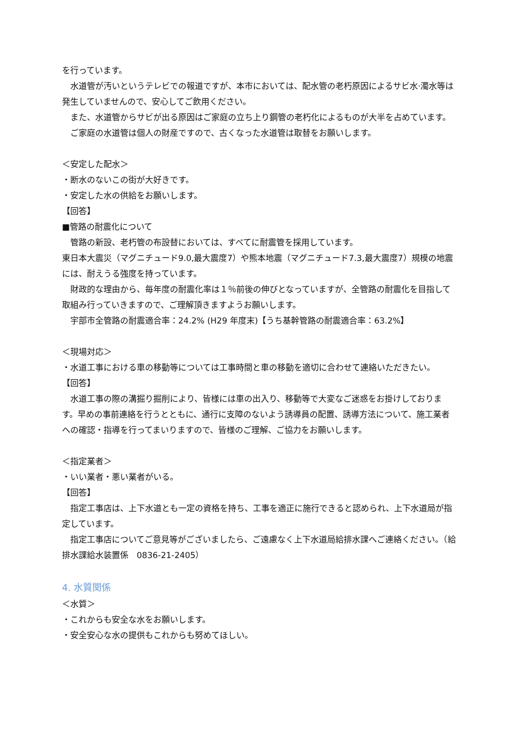を行っています。
水道管が汚いというテレビでの報道ですが、本市においては、配水管の老朽原因によるサビ水·濁水等は発生していませんので、安心してご飲用ください。
また、水道管からサビが出る原因はご家庭の立ち上り鋼管の老朽化によるものが大半を占めています。
ご家庭の水道管は個人の財産ですので、古くなった水道管は取替をお願いします。
＜安定した配水＞
・断水のないこの街が大好きです。
・安定した水の供給をお願いします。
【回答】
■管路の耐震化について
管路の新設、老朽管の布設替においては、すべてに耐震管を採用しています。
東日本大震災（マグニチュード9.0,最大震度7）や熊本地震（マグニチュード7.3,最大震度7）規模の地震には、耐えうる強度を持っています。
財政的な理由から、毎年度の耐震化率は１％前後の伸びとなっていますが、全管路の耐震化を目指して取組み行っていきますので、ご理解頂きますようお願いします。
宇部市全管路の耐震適合率：24.2% (H29 年度末)【うち基幹管路の耐震適合率：63.2%】
＜現場対応＞
・水道工事における車の移動等については工事時間と車の移動を適切に合わせて連絡いただきたい。
【回答】
水道工事の際の溝掘り掘削により、皆様には車の出入り、移動等で大変なご迷惑をお掛けしております。早めの事前連絡を行うとともに、通行に支障のないよう誘導員の配置、誘導方法について、施工業者への確認・指導を行ってまいりますので、皆様のご理解、ご協力をお願いします。
＜指定業者＞
・いい業者・悪い業者がいる。
【回答】
指定工事店は、上下水道とも一定の資格を持ち、工事を適正に施行できると認められ、上下水道局が指定しています。
指定工事店についてご意見等がございましたら、ご遠慮なく上下水道局給排水課へご連絡ください。（給排水課給水装置係　0836-21-2405）
4. 水質関係
＜水質＞
・これからも安全な水をお願いします。
・安全安心な水の提供もこれからも努めてほしい。